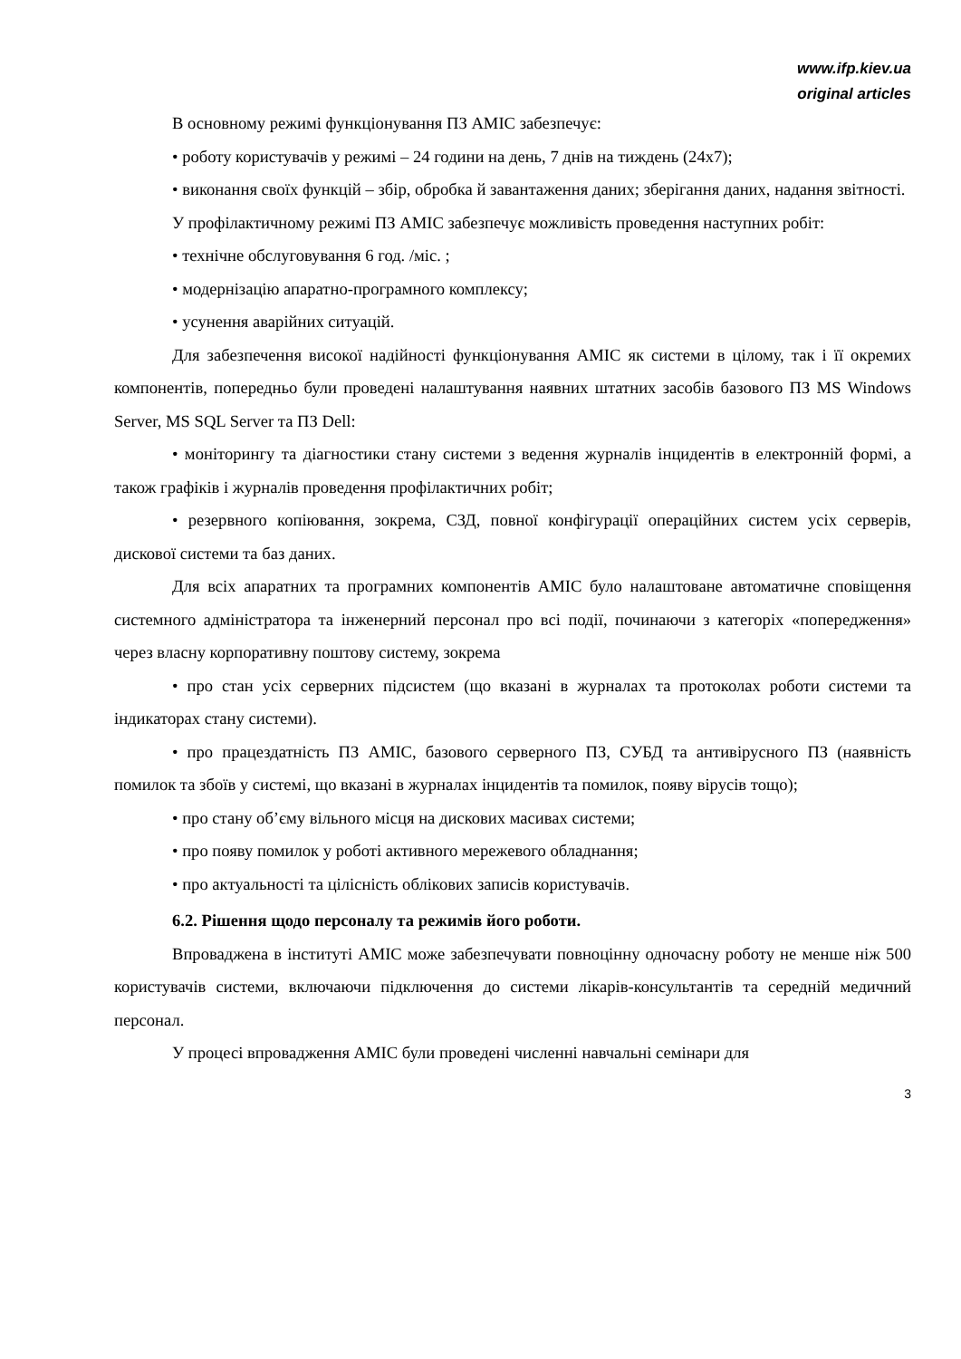www.ifp.kiev.ua
original articles
В основному режимі функціонування ПЗ АМІС забезпечує:
• роботу користувачів у режимі – 24 години на день, 7 днів на тиждень (24х7);
• виконання своїх функцій – збір, обробка й завантаження даних; зберігання даних, надання звітності.
У профілактичному режимі ПЗ АМІС забезпечує можливість проведення наступних робіт:
• технічне обслуговування 6 год. /міс. ;
• модернізацію апаратно-програмного комплексу;
• усунення аварійних ситуацій.
Для забезпечення високої надійності функціонування АМІС як системи в цілому, так і її окремих компонентів, попередньо були проведені налаштування наявних штатних засобів базового ПЗ MS Windows Server, MS SQL Server та ПЗ Dell:
• моніторингу та діагностики стану системи з ведення журналів інцидентів в електронній формі, а також графіків і журналів проведення профілактичних робіт;
• резервного копіювання, зокрема, СЗД, повної конфігурації операційних систем усіх серверів, дискової системи та баз даних.
Для всіх апаратних та програмних компонентів АМІС було налаштоване автоматичне сповіщення системного адміністратора та інженерний персонал про всі події, починаючи з категоріх «попередження» через власну корпоративну поштову систему, зокрема
• про стан усіх серверних підсистем (що вказані в журналах та протоколах роботи системи та індикаторах стану системи).
• про працездатність ПЗ АМІС, базового серверного ПЗ, СУБД та антивірусного ПЗ (наявність помилок та збоїв у системі, що вказані в журналах інцидентів та помилок, появу вірусів тощо);
• про стану об’єму вільного місця на дискових масивах системи;
• про появу помилок у роботі активного мережевого обладнання;
• про актуальності та цілісність облікових записів користувачів.
6.2. Рішення щодо персоналу та режимів його роботи.
Впроваджена в інституті АМІС може забезпечувати повноцінну одночасну роботу не менше ніж 500 користувачів системи, включаючи підключення до системи лікарів-консультантів та середній медичний персонал.
У процесі впровадження АМІС були проведені численні навчальні семінари для
3